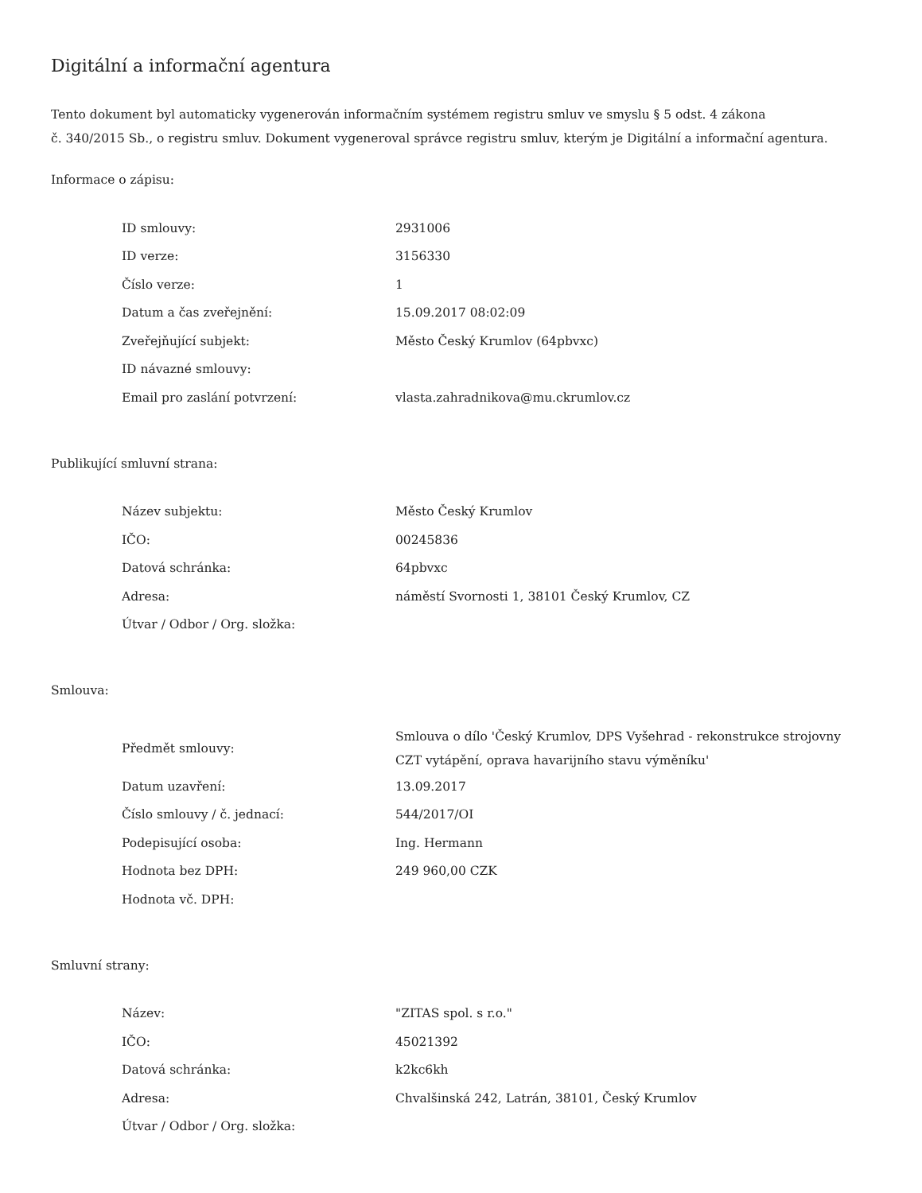Digitální a informační agentura
Tento dokument byl automaticky vygenerován informačním systémem registru smluv ve smyslu § 5 odst. 4 zákona
č. 340/2015 Sb., o registru smluv. Dokument vygeneroval správce registru smluv, kterým je Digitální a informační agentura.
Informace o zápisu:
| ID smlouvy: | 2931006 |
| ID verze: | 3156330 |
| Číslo verze: | 1 |
| Datum a čas zveřejnění: | 15.09.2017 08:02:09 |
| Zveřejňující subjekt: | Město Český Krumlov (64pbvxc) |
| ID návazné smlouvy: | |
| Email pro zaslání potvrzení: | vlasta.zahradnikova@mu.ckrumlov.cz |
Publikující smluvní strana:
| Název subjektu: | Město Český Krumlov |
| IČO: | 00245836 |
| Datová schránka: | 64pbvxc |
| Adresa: | náměstí Svornosti 1, 38101 Český Krumlov, CZ |
| Útvar / Odbor / Org. složka: | |
Smlouva:
| Předmět smlouvy: | Smlouva o dílo 'Český Krumlov, DPS Vyšehrad - rekonstrukce strojovny CZT vytápění, oprava havarijního stavu výměníku' |
| Datum uzavření: | 13.09.2017 |
| Číslo smlouvy / č. jednací: | 544/2017/OI |
| Podepisující osoba: | Ing. Hermann |
| Hodnota bez DPH: | 249 960,00 CZK |
| Hodnota vč. DPH: | |
Smluvní strany:
| Název: | "ZITAS spol. s r.o." |
| IČO: | 45021392 |
| Datová schránka: | k2kc6kh |
| Adresa: | Chvalšinská 242, Latrán, 38101, Český Krumlov |
| Útvar / Odbor / Org. složka: | |